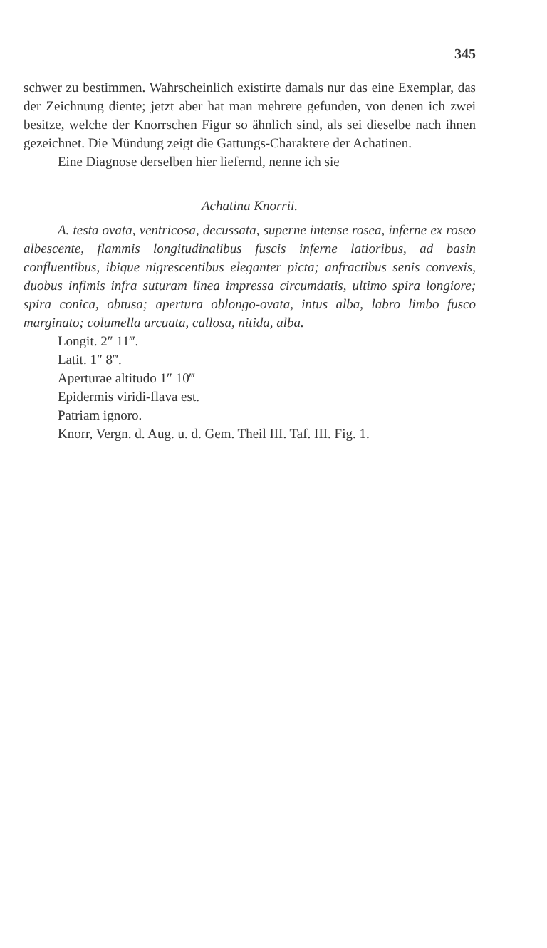345
schwer zu bestimmen. Wahrscheinlich existirte damals nur das eine Exemplar, das der Zeichnung diente; jetzt aber hat man mehrere gefunden, von denen ich zwei besitze, welche der Knorrschen Figur so ähnlich sind, als sei dieselbe nach ihnen gezeichnet. Die Mündung zeigt die Gattungs-Charaktere der Achatinen.
Eine Diagnose derselben hier liefernd, nenne ich sie
Achatina Knorrii.
A. testa ovata, ventricosa, decussata, superne intense rosea, inferne ex roseo albescente, flammis longitudinalibus fuscis inferne latioribus, ad basin confluentibus, ibique nigrescentibus eleganter picta; anfractibus senis convexis, duobus infimis infra suturam linea impressa circumdatis, ultimo spira longiore; spira conica, obtusa; apertura oblongo-ovata, intus alba, labro limbo fusco marginato; columella arcuata, callosa, nitida, alba.
Longit. 2″ 11‴.
Latit. 1″ 8‴.
Aperturae altitudo 1″ 10‴
Epidermis viridi-flava est.
Patriam ignoro.
Knorr, Vergn. d. Aug. u. d. Gem. Theil III. Taf. III. Fig. 1.